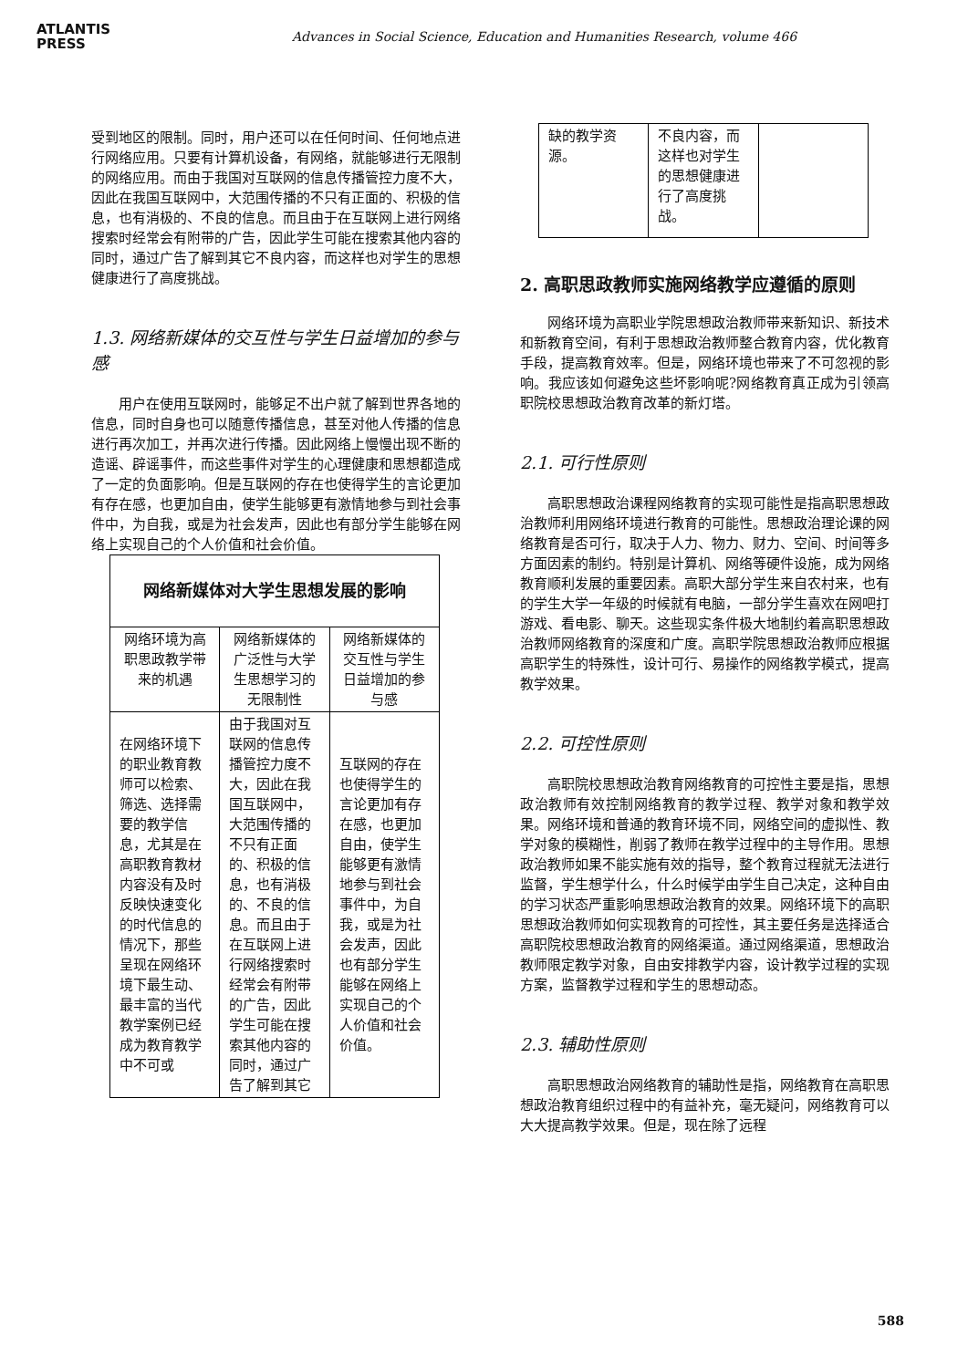ATLANTIS
PRESS
Advances in Social Science, Education and Humanities Research, volume 466
受到地区的限制。同时，用户还可以在任何时间、任何地点进行网络应用。只要有计算机设备，有网络，就能够进行无限制的网络应用。而由于我国对互联网的信息传播管控力度不大，因此在我国互联网中，大范围传播的不只有正面的、积极的信息，也有消极的、不良的信息。而且由于在互联网上进行网络搜索时经常会有附带的广告，因此学生可能在搜索其他内容的同时，通过广告了解到其它不良内容，而这样也对学生的思想健康进行了高度挑战。
1.3. 网络新媒体的交互性与学生日益增加的参与感
用户在使用互联网时，能够足不出户就了解到世界各地的信息，同时自身也可以随意传播信息，甚至对他人传播的信息进行再次加工，并再次进行传播。因此网络上慢慢出现不断的造谣、辟谣事件，而这些事件对学生的心理健康和思想都造成了一定的负面影响。但是互联网的存在也使得学生的言论更加有存在感，也更加自由，使学生能够更有激情地参与到社会事件中，为自我，或是为社会发声，因此也有部分学生能够在网络上实现自己的个人价值和社会价值。
| 网络新媒体对大学生思想发展的影响 | | |
| --- | --- | --- |
| 网络环境为高职思政教学带来的机遇 | 网络新媒体的广泛性与大学生思想学习的无限制性 | 网络新媒体的交互性与学生日益增加的参与感 |
| 在网络环境下的职业教育教师可以检索、筛选、选择需要的教学信息，尤其是在高职教育教材内容没有及时反映快速变化的时代信息的情况下，那些呈现在网络环境下最生动、最丰富的当代教学案例已经成为教育教学中不可或 | 由于我国对互联网的信息传播管控力度不大，因此在我国互联网中，大范围传播的不只有正面的、积极的信息，也有消极的、不良的信息。而且由于在互联网上进行网络搜索时经常会有附带的广告，因此学生可能在搜索其他内容的同时，通过广告了解到其它 | 互联网的存在也使得学生的言论更加有存在感，也更加自由，使学生能够更有激情地参与到社会事件中，为自我，或是为社会发声，因此也有部分学生能够在网络上实现自己的个人价值和社会价值。 |
| 缺的教学资源。 | 不良内容，而这样也对学生的思想健康进行了高度挑战。 | |
2. 高职思政教师实施网络教学应遵循的原则
网络环境为高职业学院思想政治教师带来新知识、新技术和新教育空间，有利于思想政治教师整合教育内容，优化教育手段，提高教育效率。但是，网络环境也带来了不可忽视的影响。我应该如何避免这些坏影响呢?网络教育真正成为引领高职院校思想政治教育改革的新灯塔。
2.1. 可行性原则
高职思想政治课程网络教育的实现可能性是指高职思想政治教师利用网络环境进行教育的可能性。思想政治理论课的网络教育是否可行，取决于人力、物力、财力、空间、时间等多方面因素的制约。特别是计算机、网络等硬件设施，成为网络教育顺利发展的重要因素。高职大部分学生来自农村来，也有的学生大学一年级的时候就有电脑，一部分学生喜欢在网吧打游戏、看电影、聊天。这些现实条件极大地制约着高职思想政治教师网络教育的深度和广度。高职学院思想政治教师应根据高职学生的特殊性，设计可行、易操作的网络教学模式，提高教学效果。
2.2. 可控性原则
高职院校思想政治教育网络教育的可控性主要是指，思想政治教师有效控制网络教育的教学过程、教学对象和教学效果。网络环境和普通的教育环境不同，网络空间的虚拟性、教学对象的模糊性，削弱了教师在教学过程中的主导作用。思想政治教师如果不能实施有效的指导，整个教育过程就无法进行监督，学生想学什么，什么时候学由学生自己决定，这种自由的学习状态严重影响思想政治教育的效果。网络环境下的高职思想政治教师如何实现教育的可控性，其主要任务是选择适合高职院校思想政治教育的网络渠道。通过网络渠道，思想政治教师限定教学对象，自由安排教学内容，设计教学过程的实现方案，监督教学过程和学生的思想动态。
2.3. 辅助性原则
高职思想政治网络教育的辅助性是指，网络教育在高职思想政治教育组织过程中的有益补充，毫无疑问，网络教育可以大大提高教学效果。但是，现在除了远程
588